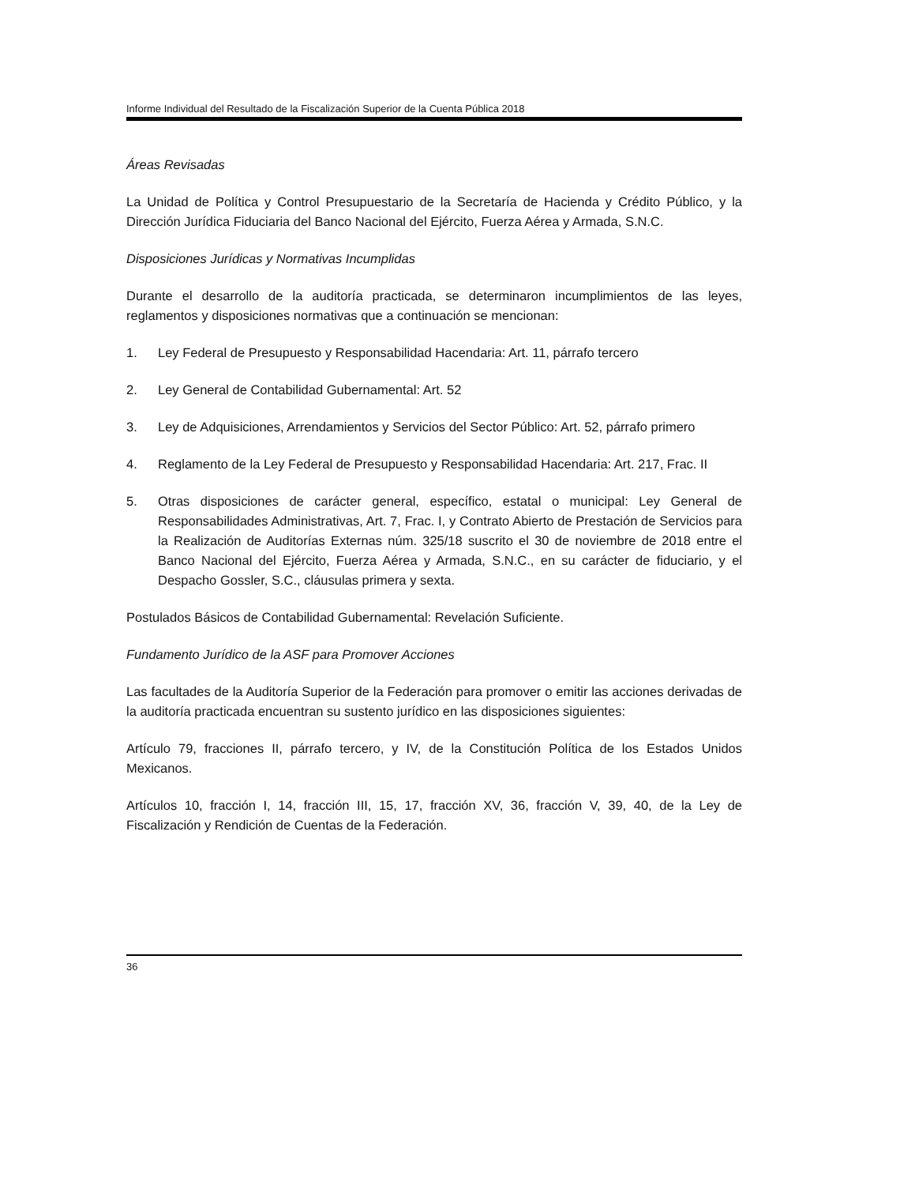Informe Individual del Resultado de la Fiscalización Superior de la Cuenta Pública 2018
Áreas Revisadas
La Unidad de Política y Control Presupuestario de la Secretaría de Hacienda y Crédito Público, y la Dirección Jurídica Fiduciaria del Banco Nacional del Ejército, Fuerza Aérea y Armada, S.N.C.
Disposiciones Jurídicas y Normativas Incumplidas
Durante el desarrollo de la auditoría practicada, se determinaron incumplimientos de las leyes, reglamentos y disposiciones normativas que a continuación se mencionan:
1. Ley Federal de Presupuesto y Responsabilidad Hacendaria: Art. 11, párrafo tercero
2. Ley General de Contabilidad Gubernamental: Art. 52
3. Ley de Adquisiciones, Arrendamientos y Servicios del Sector Público: Art. 52, párrafo primero
4. Reglamento de la Ley Federal de Presupuesto y Responsabilidad Hacendaria: Art. 217, Frac. II
5. Otras disposiciones de carácter general, específico, estatal o municipal: Ley General de Responsabilidades Administrativas, Art. 7, Frac. I, y Contrato Abierto de Prestación de Servicios para la Realización de Auditorías Externas núm. 325/18 suscrito el 30 de noviembre de 2018 entre el Banco Nacional del Ejército, Fuerza Aérea y Armada, S.N.C., en su carácter de fiduciario, y el Despacho Gossler, S.C., cláusulas primera y sexta.
Postulados Básicos de Contabilidad Gubernamental: Revelación Suficiente.
Fundamento Jurídico de la ASF para Promover Acciones
Las facultades de la Auditoría Superior de la Federación para promover o emitir las acciones derivadas de la auditoría practicada encuentran su sustento jurídico en las disposiciones siguientes:
Artículo 79, fracciones II, párrafo tercero, y IV, de la Constitución Política de los Estados Unidos Mexicanos.
Artículos 10, fracción I, 14, fracción III, 15, 17, fracción XV, 36, fracción V, 39, 40, de la Ley de Fiscalización y Rendición de Cuentas de la Federación.
36